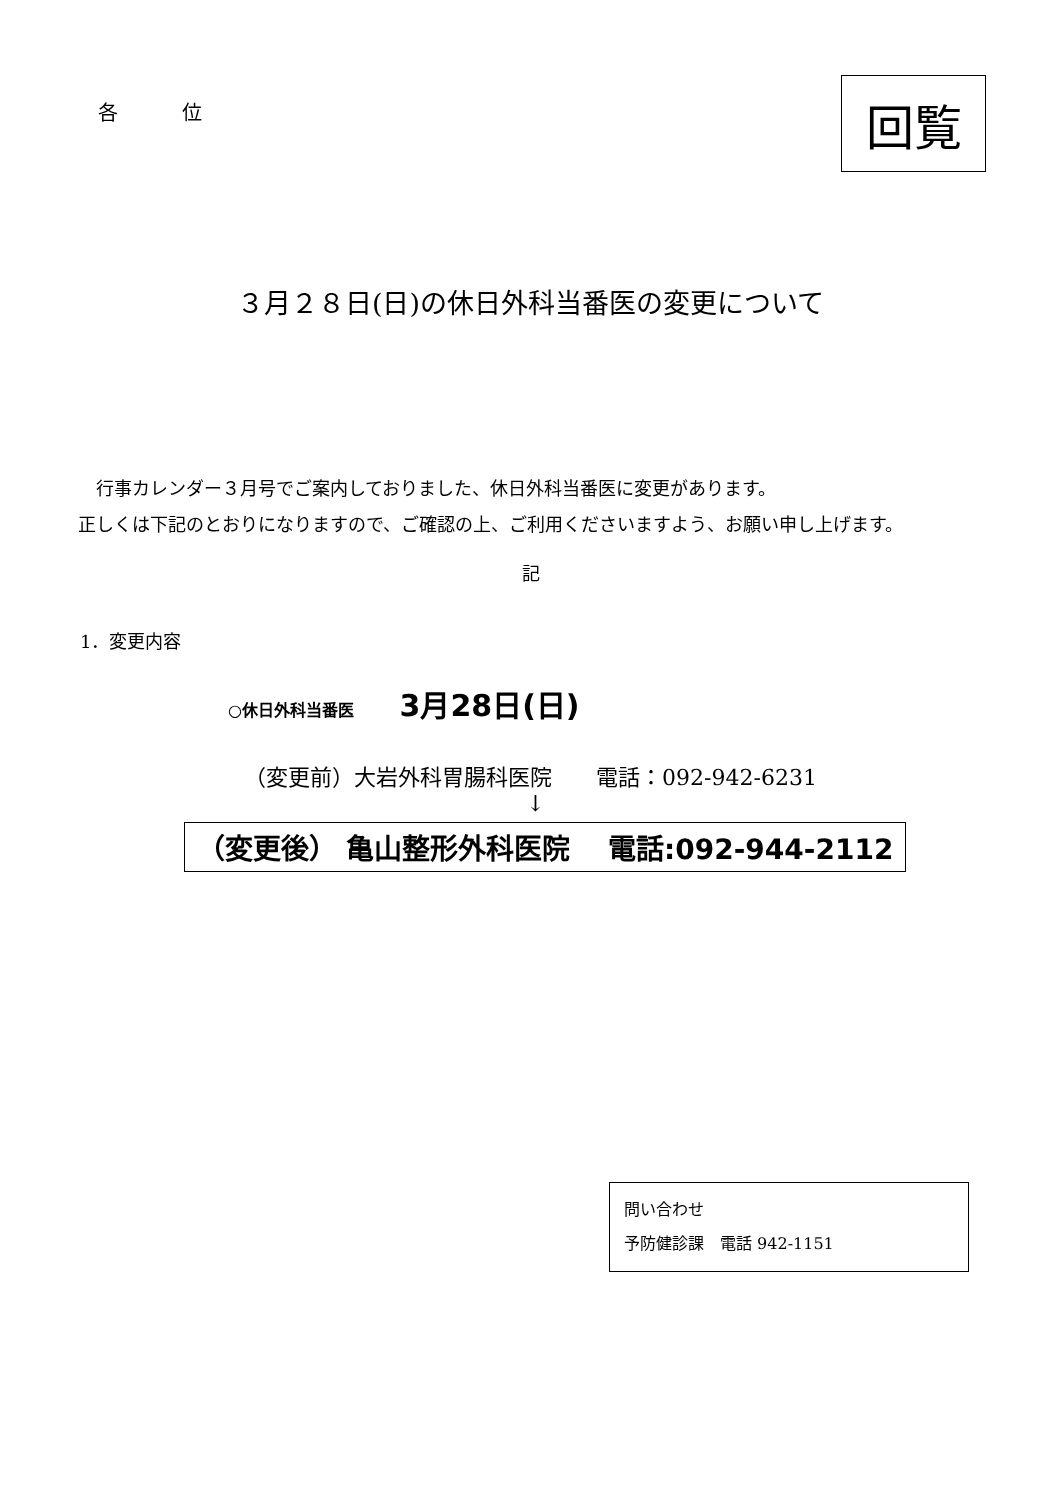各　位
回覧
３月２８日(日)の休日外科当番医の変更について
　行事カレンダー３月号でご案内しておりました、休日外科当番医に変更があります。
正しくは下記のとおりになりますので、ご確認の上、ご利用くださいますよう、お願い申し上げます。
記
1．変更内容
○休日外科当番医 3月28日(日)
（変更前）大岩外科胃腸科医院　　電話：092-942-6231
↓
（変更後） 亀山整形外科医院　 電話:092-944-2112
問い合わせ
予防健診課　電話 942-1151